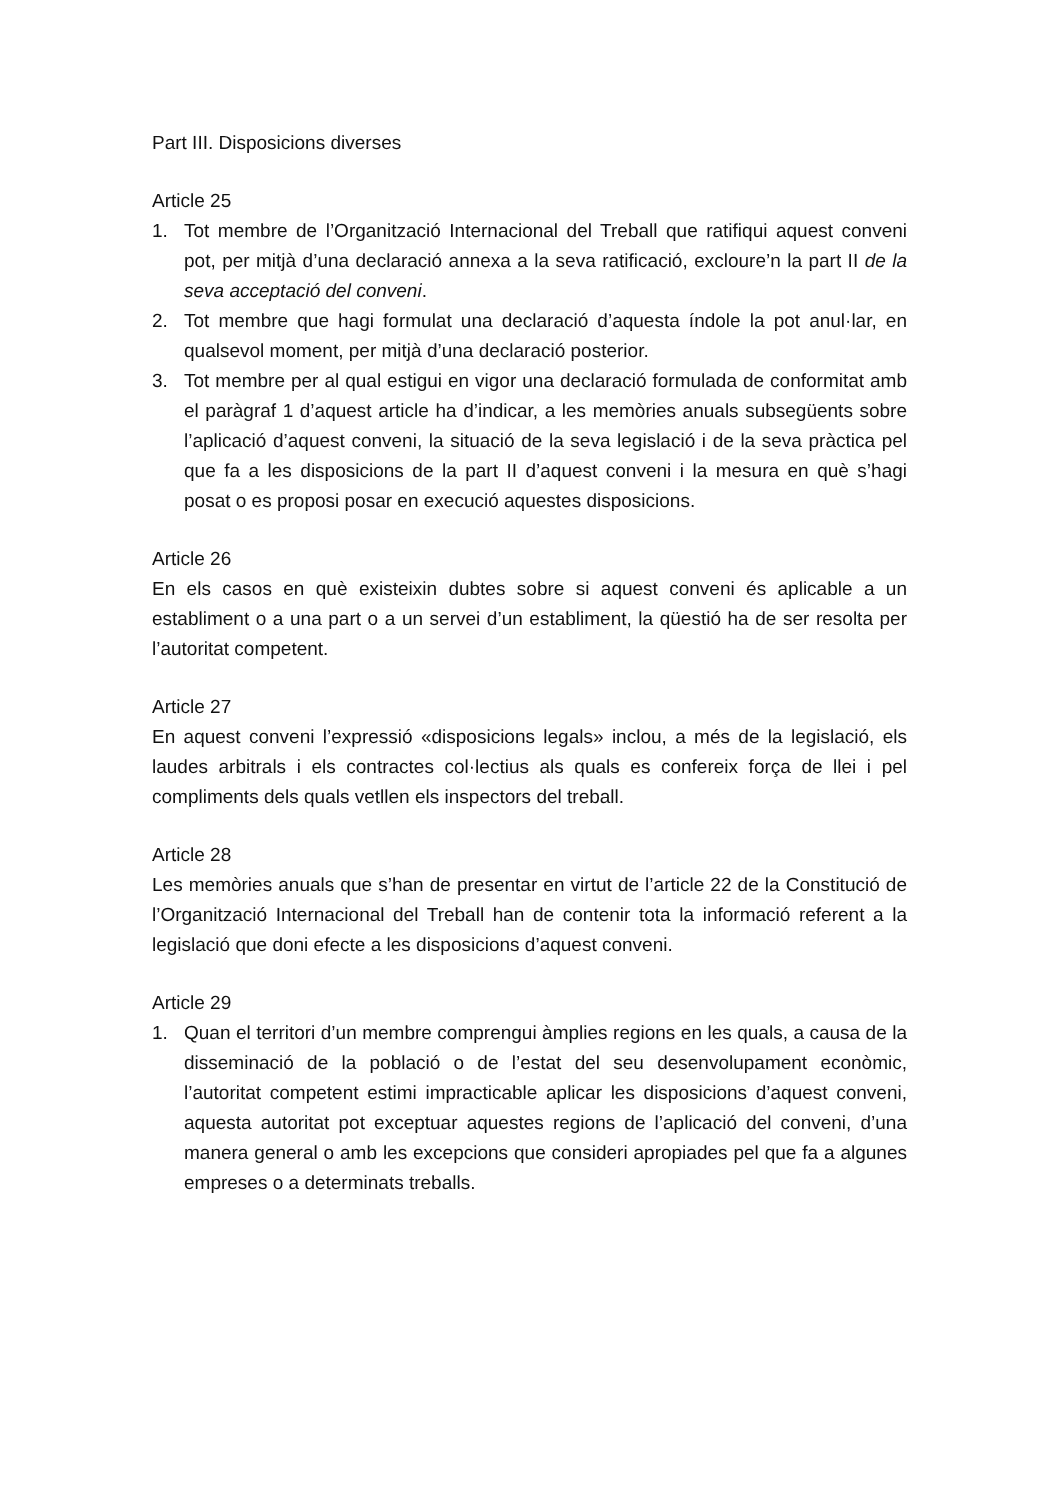Part III. Disposicions diverses
Article 25
1. Tot membre de l’Organització Internacional del Treball que ratifiqui aquest conveni pot, per mitjà d’una declaració annexa a la seva ratificació, excloure’n la part II de la seva acceptació del conveni.
2. Tot membre que hagi formulat una declaració d’aquesta índole la pot anul·lar, en qualsevol moment, per mitjà d’una declaració posterior.
3. Tot membre per al qual estigui en vigor una declaració formulada de conformitat amb el paràgraf 1 d’aquest article ha d’indicar, a les memòries anuals subsegüents sobre l’aplicació d’aquest conveni, la situació de la seva legislació i de la seva pràctica pel que fa a les disposicions de la part II d’aquest conveni i la mesura en què s’hagi posat o es proposi posar en execució aquestes disposicions.
Article 26
En els casos en què existeixin dubtes sobre si aquest conveni és aplicable a un establiment o a una part o a un servei d’un establiment, la qüestió ha de ser resolta per l’autoritat competent.
Article 27
En aquest conveni l’expressió «disposicions legals» inclou, a més de la legislació, els laudes arbitrals i els contractes col·lectius als quals es confereix força de llei i pel compliments dels quals vetllen els inspectors del treball.
Article 28
Les memòries anuals que s’han de presentar en virtut de l’article 22 de la Constitució de l’Organització Internacional del Treball han de contenir tota la informació referent a la legislació que doni efecte a les disposicions d’aquest conveni.
Article 29
1. Quan el territori d’un membre comprengui àmplies regions en les quals, a causa de la disseminació de la població o de l’estat del seu desenvolupament econòmic, l’autoritat competent estimi impracticable aplicar les disposicions d’aquest conveni, aquesta autoritat pot exceptuar aquestes regions de l’aplicació del conveni, d’una manera general o amb les excepcions que consideri apropiades pel que fa a algunes empreses o a determinats treballs.